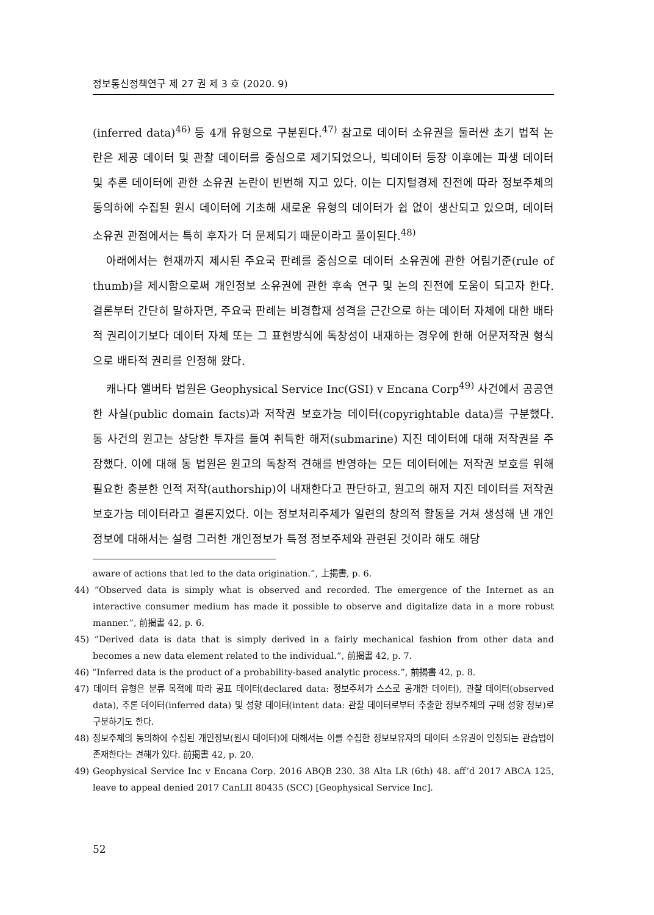정보통신정책연구 제 27 권 제 3 호 (2020. 9)
(inferred data)<sup>46)</sup> 등 4개 유형으로 구분된다.<sup>47)</sup> 참고로 데이터 소유권을 둘러싼 초기 법적 논란은 제공 데이터 및 관찰 데이터를 중심으로 제기되었으나, 빅데이터 등장 이후에는 파생 데이터 및 추론 데이터에 관한 소유권 논란이 빈번해 지고 있다. 이는 디지털경제 진전에 따라 정보주체의 동의하에 수집된 원시 데이터에 기초해 새로운 유형의 데이터가 쉽 없이 생산되고 있으며, 데이터 소유권 관점에서는 특히 후자가 더 문제되기 때문이라고 풀이된다.<sup>48)</sup>
아래에서는 현재까지 제시된 주요국 판례를 중심으로 데이터 소유권에 관한 어림기준(rule of thumb)을 제시함으로써 개인정보 소유권에 관한 후속 연구 및 논의 진전에 도움이 되고자 한다. 결론부터 간단히 말하자면, 주요국 판례는 비경합재 성격을 근간으로 하는 데이터 자체에 대한 배타적 권리이기보다 데이터 자체 또는 그 표현방식에 독창성이 내재하는 경우에 한해 어문저작권 형식으로 배타적 권리를 인정해 왔다.
캐나다 앨버타 법원은 Geophysical Service Inc(GSI) v Encana Corp<sup>49)</sup> 사건에서 공공연한 사실(public domain facts)과 저작권 보호가능 데이터(copyrightable data)를 구분했다. 동 사건의 원고는 상당한 투자를 들여 취득한 해저(submarine) 지진 데이터에 대해 저작권을 주장했다. 이에 대해 동 법원은 원고의 독창적 견해를 반영하는 모든 데이터에는 저작권 보호를 위해 필요한 충분한 인적 저작(authorship)이 내재한다고 판단하고, 원고의 해저 지진 데이터를 저작권 보호가능 데이터라고 결론지었다. 이는 정보처리주체가 일련의 창의적 활동을 거쳐 생성해 낸 개인정보에 대해서는 설령 그러한 개인정보가 특정 정보주체와 관련된 것이라 해도 해당
aware of actions that led to the data origination.”, 上揭書, p. 6.
44) “Observed data is simply what is observed and recorded. The emergence of the Internet as an interactive consumer medium has made it possible to observe and digitalize data in a more robust manner.”, 前揭書 42, p. 6.
45) “Derived data is data that is simply derived in a fairly mechanical fashion from other data and becomes a new data element related to the individual.”, 前揭書 42, p. 7.
46) “Inferred data is the product of a probability-based analytic process.”, 前揭書 42, p. 8.
47) 데이터 유형은 분류 목적에 따라 공표 데이터(declared data: 정보주체가 스스로 공개한 데이터), 관찰 데이터(observed data), 추론 데이터(inferred data) 및 성향 데이터(intent data: 관찰 데이터로부터 추출한 정보주체의 구매 성향 정보)로 구분하기도 한다.
48) 정보주체의 동의하에 수집된 개인정보(원시 데이터)에 대해서는 이를 수집한 정보보유자의 데이터 소유권이 인정되는 관습법이 존재한다는 견해가 있다. 前揭書 42, p. 20.
49) Geophysical Service Inc v Encana Corp. 2016 ABQB 230. 38 Alta LR (6th) 48. aff’d 2017 ABCA 125, leave to appeal denied 2017 CanLII 80435 (SCC) [Geophysical Service Inc].
52